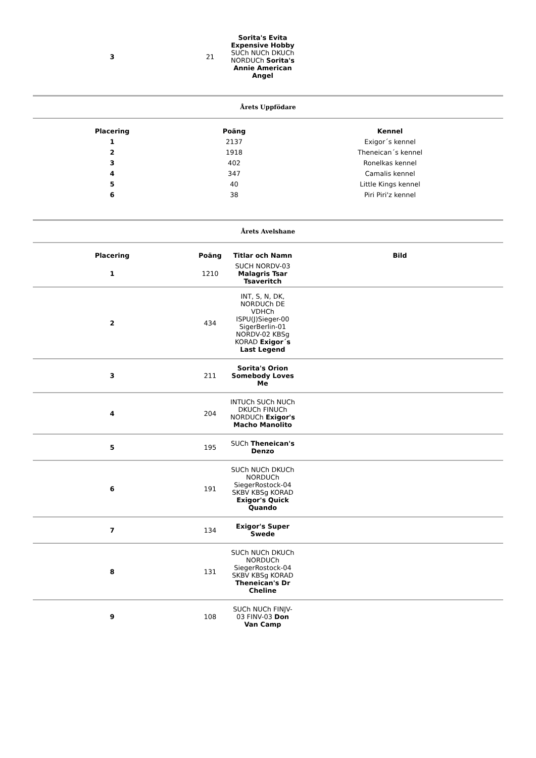| 3 | 21 | Sorita's Evita Expensive Hobby SUCh NUCh DKUCh NORDUCh Sorita's Annie American Angel | |
Årets Uppfödare
| Placering | Poäng | Kennel |
| --- | --- | --- |
| 1 | 2137 | Exigor´s kennel |
| 2 | 1918 | Theneican´s kennel |
| 3 | 402 | Ronelkas kennel |
| 4 | 347 | Camalis kennel |
| 5 | 40 | Little Kings kennel |
| 6 | 38 | Piri Piri'z kennel |
Årets Avelshane
| Placering | Poäng | Titlar och Namn | Bild |
| --- | --- | --- | --- |
| 1 | 1210 | SUCH NORDV-03 Malagris Tsar Tsaveritch | |
| 2 | 434 | INT, S, N, DK, NORDUCh DE VDHCh ISPU(J)Sieger-00 SigerBerlin-01 NORDV-02 KBSg KORAD Exigor´s Last Legend | |
| 3 | 211 | Sorita's Orion Somebody Loves Me | |
| 4 | 204 | INTUCh SUCh NUCh DKUCh FINUCh NORDUCh Exigor's Macho Manolito | |
| 5 | 195 | SUCh Theneican's Denzo | |
| 6 | 191 | SUCh NUCh DKUCh NORDUCh SiegerRostock-04 SKBV KBSg KORAD Exigor's Quick Quando | |
| 7 | 134 | Exigor's Super Swede | |
| 8 | 131 | SUCh NUCh DKUCh NORDUCh SiegerRostock-04 SKBV KBSg KORAD Theneican's Dr Cheline | |
| 9 | 108 | SUCh NUCh FINJV-03 FINV-03 Don Van Camp | |